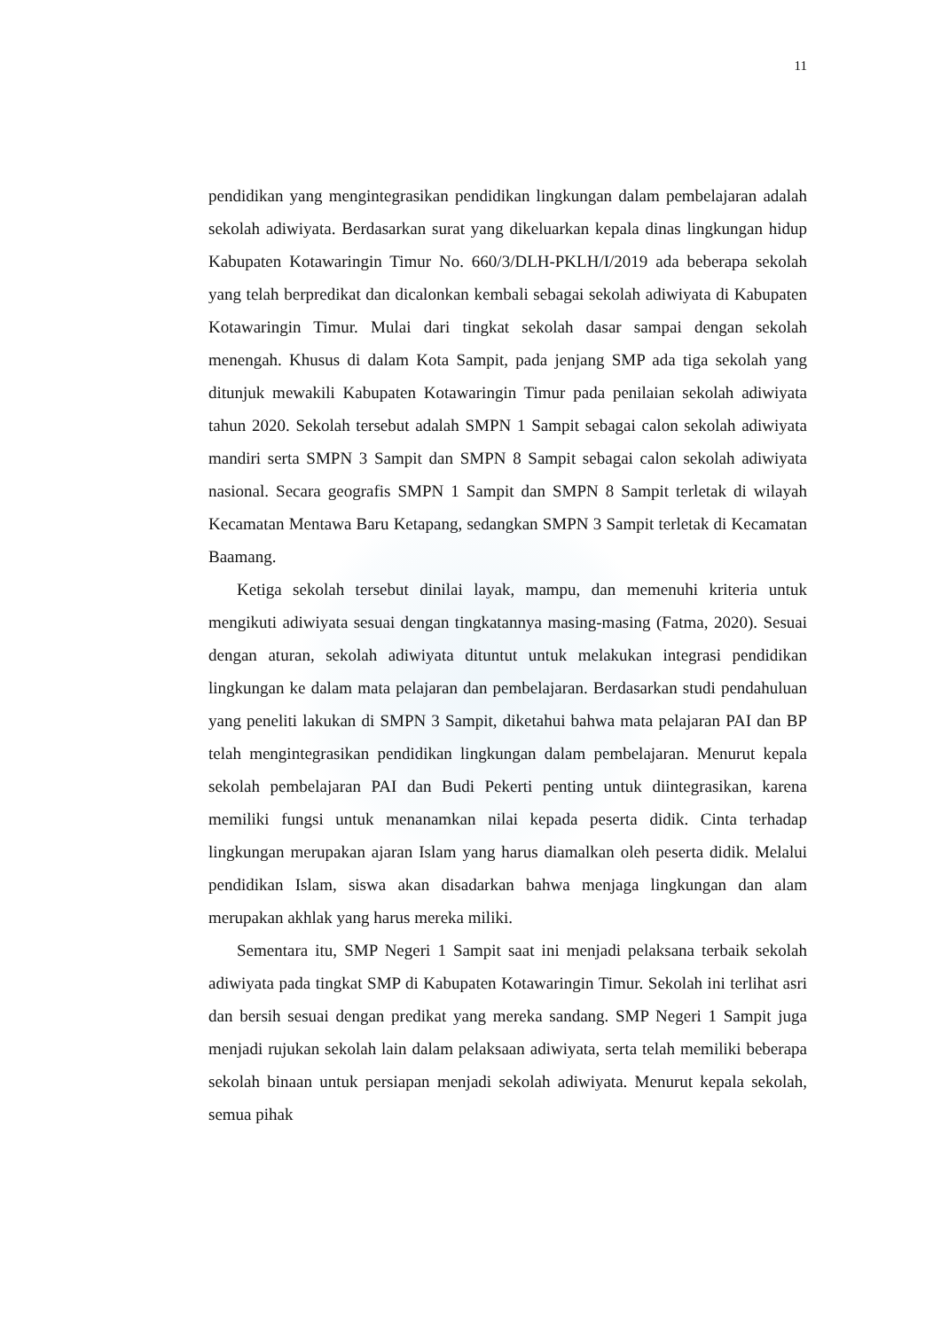11
pendidikan yang mengintegrasikan pendidikan lingkungan dalam pembelajaran adalah sekolah adiwiyata. Berdasarkan surat yang dikeluarkan kepala dinas lingkungan hidup Kabupaten Kotawaringin Timur No. 660/3/DLH-PKLH/I/2019 ada beberapa sekolah yang telah berpredikat dan dicalonkan kembali sebagai sekolah adiwiyata di Kabupaten Kotawaringin Timur. Mulai dari tingkat sekolah dasar sampai dengan sekolah menengah. Khusus di dalam Kota Sampit, pada jenjang SMP ada tiga sekolah yang ditunjuk mewakili Kabupaten Kotawaringin Timur pada penilaian sekolah adiwiyata tahun 2020. Sekolah tersebut adalah SMPN 1 Sampit sebagai calon sekolah adiwiyata mandiri serta SMPN 3 Sampit dan SMPN 8 Sampit sebagai calon sekolah adiwiyata nasional. Secara geografis SMPN 1 Sampit dan SMPN 8 Sampit terletak di wilayah Kecamatan Mentawa Baru Ketapang, sedangkan SMPN 3 Sampit terletak di Kecamatan Baamang.
Ketiga sekolah tersebut dinilai layak, mampu, dan memenuhi kriteria untuk mengikuti adiwiyata sesuai dengan tingkatannya masing-masing (Fatma, 2020). Sesuai dengan aturan, sekolah adiwiyata dituntut untuk melakukan integrasi pendidikan lingkungan ke dalam mata pelajaran dan pembelajaran. Berdasarkan studi pendahuluan yang peneliti lakukan di SMPN 3 Sampit, diketahui bahwa mata pelajaran PAI dan BP telah mengintegrasikan pendidikan lingkungan dalam pembelajaran. Menurut kepala sekolah pembelajaran PAI dan Budi Pekerti penting untuk diintegrasikan, karena memiliki fungsi untuk menanamkan nilai kepada peserta didik. Cinta terhadap lingkungan merupakan ajaran Islam yang harus diamalkan oleh peserta didik. Melalui pendidikan Islam, siswa akan disadarkan bahwa menjaga lingkungan dan alam merupakan akhlak yang harus mereka miliki.
Sementara itu, SMP Negeri 1 Sampit saat ini menjadi pelaksana terbaik sekolah adiwiyata pada tingkat SMP di Kabupaten Kotawaringin Timur. Sekolah ini terlihat asri dan bersih sesuai dengan predikat yang mereka sandang. SMP Negeri 1 Sampit juga menjadi rujukan sekolah lain dalam pelaksaan adiwiyata, serta telah memiliki beberapa sekolah binaan untuk persiapan menjadi sekolah adiwiyata. Menurut kepala sekolah, semua pihak